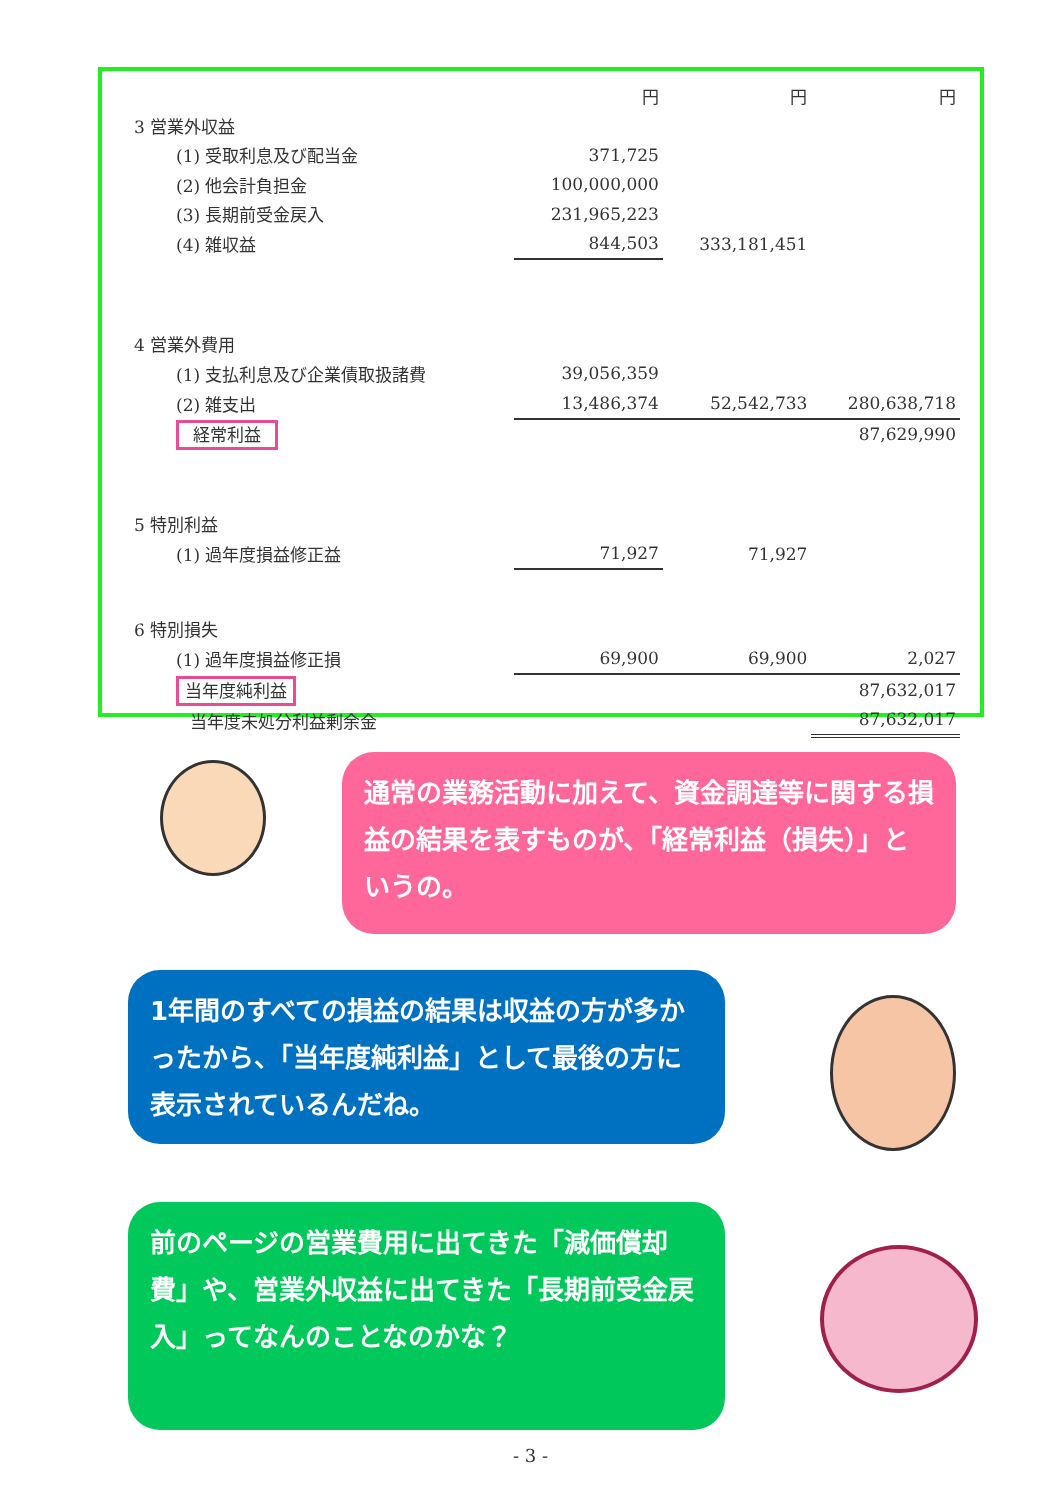| | 円 | 円 | 円 |
| 3 営業外収益 | | | |
| (1) 受取利息及び配当金 | 371,725 | | |
| (2) 他会計負担金 | 100,000,000 | | |
| (3) 長期前受金戻入 | 231,965,223 | | |
| (4) 雑収益 | 844,503 | 333,181,451 | |
| 4 営業外費用 | | | |
| (1) 支払利息及び企業債取扱諸費 | 39,056,359 | | |
| (2) 雑支出 | 13,486,374 | 52,542,733 | 280,638,718 |
| 経常利益 | | | 87,629,990 |
| 5 特別利益 | | | |
| (1) 過年度損益修正益 | 71,927 | 71,927 | |
| 6 特別損失 | | | |
| (1) 過年度損益修正損 | 69,900 | 69,900 | 2,027 |
| 当年度純利益 | | | 87,632,017 |
| 当年度未処分利益剰余金 | | | 87,632,017 |
通常の業務活動に加えて、資金調達等に関する損益の結果を表すものが、「経常利益（損失）」というの。
1年間のすべての損益の結果は収益の方が多かったから、「当年度純利益」として最後の方に表示されているんだね。
前のページの営業費用に出てきた「減価償却費」や、営業外収益に出てきた「長期前受金戻入」ってなんのことなのかな？
- 3 -